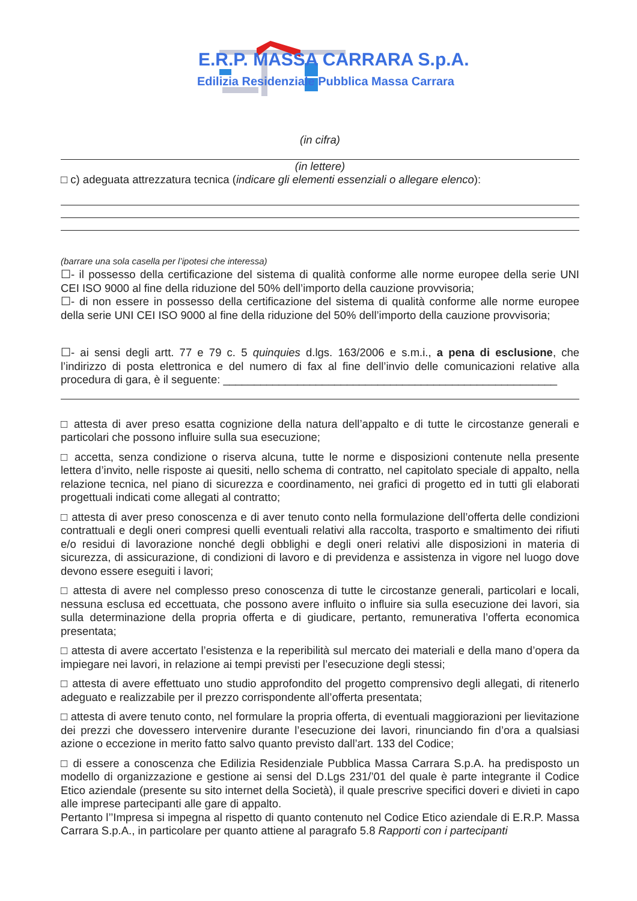E.R.P. MASSA CARRARA S.p.A.
Edilizia Residenziale Pubblica Massa Carrara
(in cifra)
(in lettere)
□ c) adeguata attrezzatura tecnica (indicare gli elementi essenziali o allegare elenco):
(barrare una sola casella per l’ipotesi che interessa)
☐- il possesso della certificazione del sistema di qualità conforme alle norme europee della serie UNI CEI ISO 9000 al fine della riduzione del 50% dell’importo della cauzione provvisoria;
☐- di non essere in possesso della certificazione del sistema di qualità conforme alle norme europee della serie UNI CEI ISO 9000 al fine della riduzione del 50% dell’importo della cauzione provvisoria;
☐- ai sensi degli artt. 77 e 79 c. 5 quinquies d.lgs. 163/2006 e s.m.i., a pena di esclusione, che l’indirizzo di posta elettronica e del numero di fax al fine dell’invio delle comunicazioni relative alla procedura di gara, è il seguente: ______________________________________________________
□ attesta di aver preso esatta cognizione della natura dell’appalto e di tutte le circostanze generali e particolari che possono influire sulla sua esecuzione;
□ accetta, senza condizione o riserva alcuna, tutte le norme e disposizioni contenute nella presente lettera d’invito, nelle risposte ai quesiti, nello schema di contratto, nel capitolato speciale di appalto, nella relazione tecnica, nel piano di sicurezza e coordinamento, nei grafici di progetto ed in tutti gli elaborati progettuali indicati come allegati al contratto;
□ attesta di aver preso conoscenza e di aver tenuto conto nella formulazione dell’offerta delle condizioni contrattuali e degli oneri compresi quelli eventuali relativi alla raccolta, trasporto e smaltimento dei rifiuti e/o residui di lavorazione nonché degli obblighi e degli oneri relativi alle disposizioni in materia di sicurezza, di assicurazione, di condizioni di lavoro e di previdenza e assistenza in vigore nel luogo dove devono essere eseguiti i lavori;
□ attesta di avere nel complesso preso conoscenza di tutte le circostanze generali, particolari e locali, nessuna esclusa ed eccettuata, che possono avere influito o influire sia sulla esecuzione dei lavori, sia sulla determinazione della propria offerta e di giudicare, pertanto, remunerativa l’offerta economica presentata;
□ attesta di avere accertato l’esistenza e la reperibilità sul mercato dei materiali e della mano d’opera da impiegare nei lavori, in relazione ai tempi previsti per l’esecuzione degli stessi;
□ attesta di avere effettuato uno studio approfondito del progetto comprensivo degli allegati, di ritenerlo adeguato e realizzabile per il prezzo corrispondente all’offerta presentata;
□ attesta di avere tenuto conto, nel formulare la propria offerta, di eventuali maggiorazioni per lievitazione dei prezzi che dovessero intervenire durante l’esecuzione dei lavori, rinunciando fin d’ora a qualsiasi azione o eccezione in merito fatto salvo quanto previsto dall’art. 133 del Codice;
□ di essere a conoscenza che Edilizia Residenziale Pubblica Massa Carrara S.p.A. ha predisposto un modello di organizzazione e gestione ai sensi del D.Lgs 231/’01 del quale è parte integrante il Codice Etico aziendale (presente su sito internet della Società), il quale prescrive specifici doveri e divieti in capo alle imprese partecipanti alle gare di appalto.
Pertanto l’’Impresa si impegna al rispetto di quanto contenuto nel Codice Etico aziendale di E.R.P. Massa Carrara S.p.A., in particolare per quanto attiene al paragrafo 5.8 Rapporti con i partecipanti